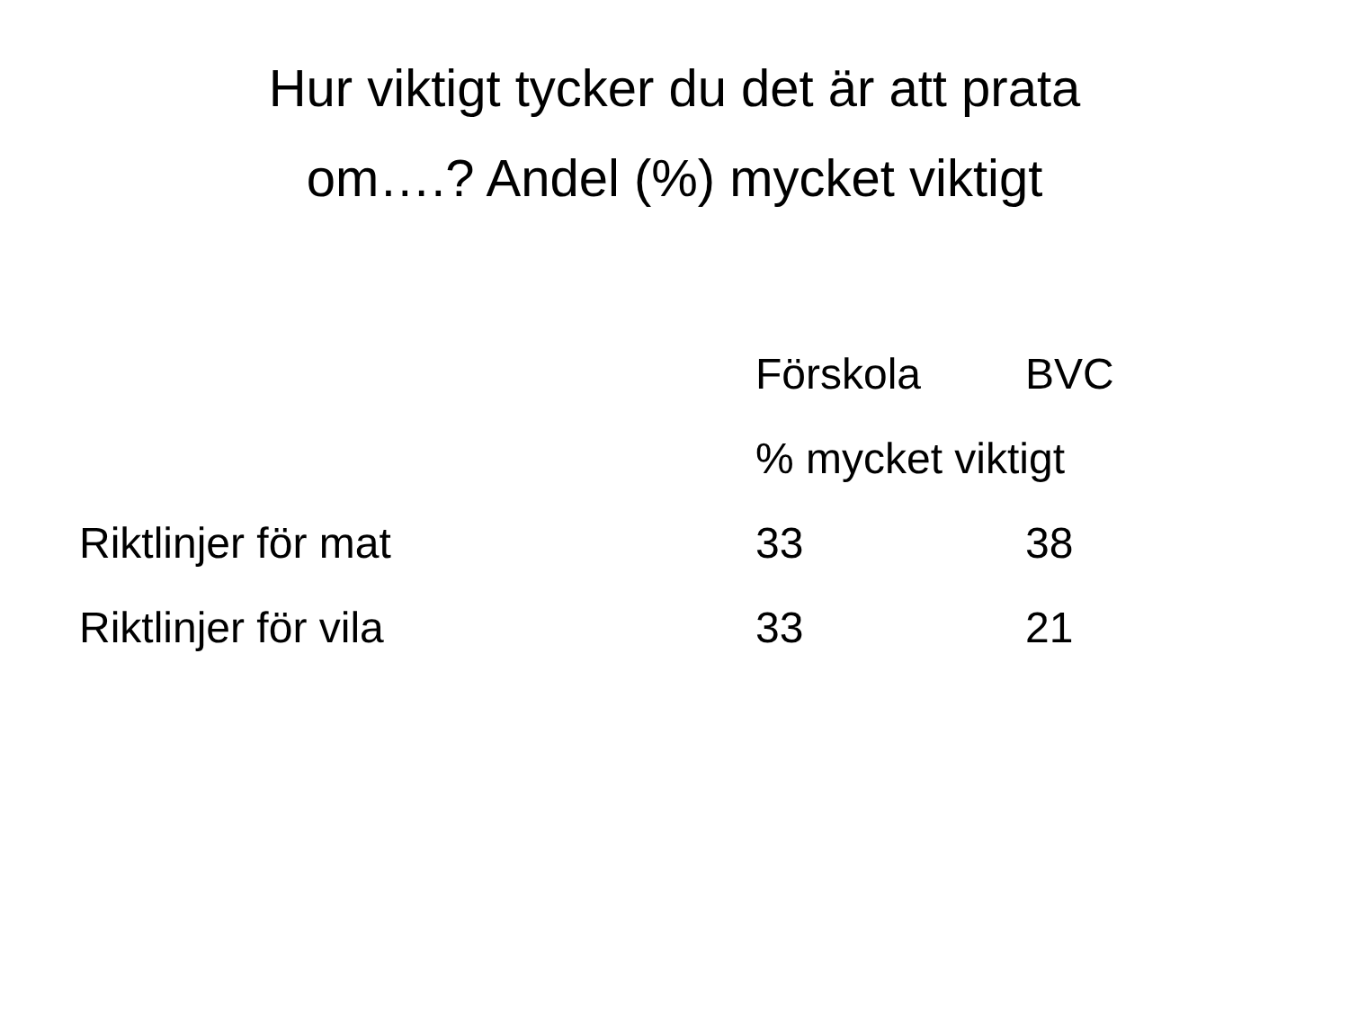Hur viktigt tycker du det är att prata
om….? Andel (%) mycket viktigt
| | Förskola | BVC |
| --- | --- | --- |
| | % mycket viktigt | |
| Riktlinjer för mat | 33 | 38 |
| Riktlinjer för vila | 33 | 21 |